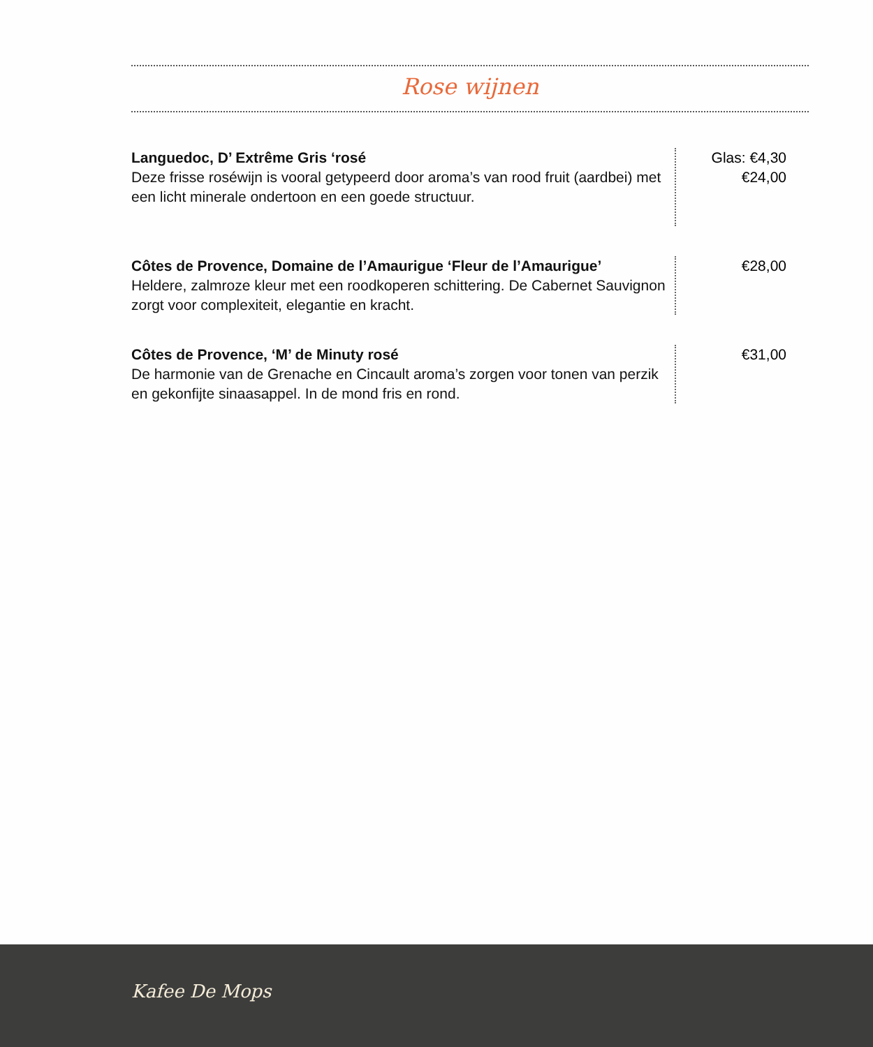Rose wijnen
Languedoc, D’ Extrême Gris ‘rosé
Deze frisse roséwijn is vooral getypeerd door aroma’s van rood fruit (aardbei) met een licht minerale ondertoon en een goede structuur.
Glas: €4,30
€24,00
Côtes de Provence, Domaine de l’Amaurigue ‘Fleur de l’Amaurigue’
Heldere, zalmroze kleur met een roodkoperen schittering. De Cabernet Sauvignon zorgt voor complexiteit, elegantie en kracht.
€28,00
Côtes de Provence, ‘M’ de Minuty rosé
De harmonie van de Grenache en Cincault aroma’s zorgen voor tonen van perzik en gekonfijte sinaasappel. In de mond fris en rond.
€31,00
Kafee De Mops